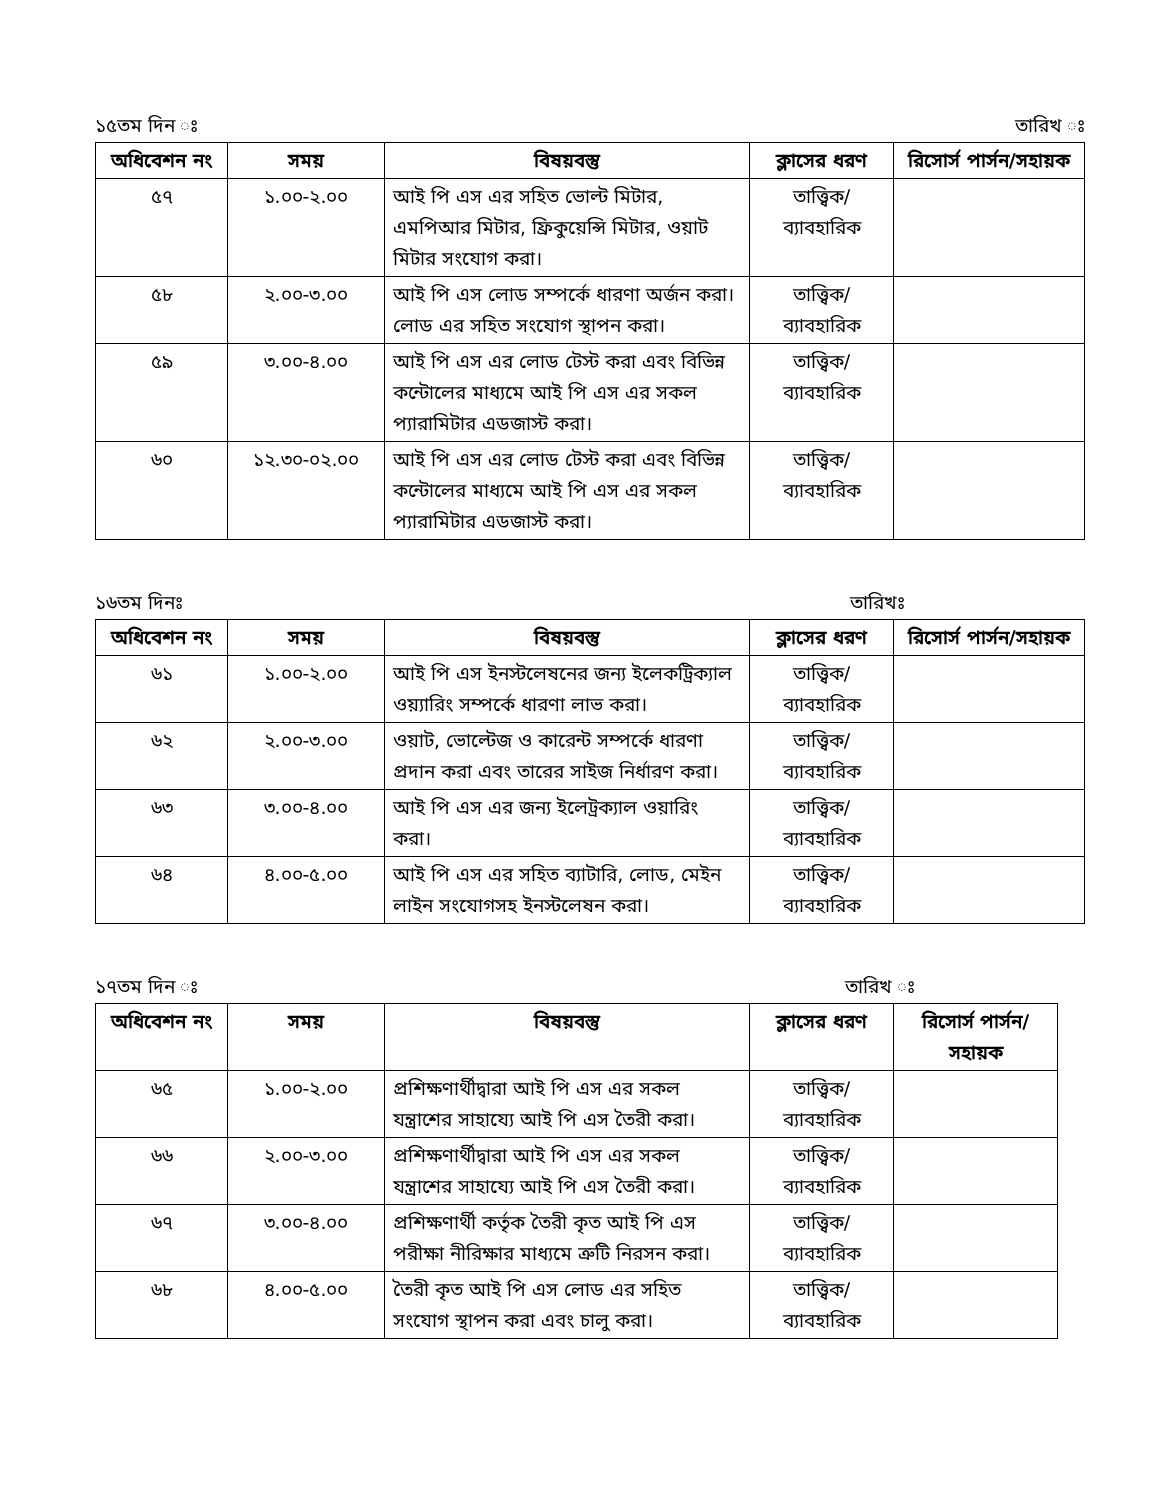১৫তম দিন ঃ তারিখ ঃ
| অধিবেশন নং | সময় | বিষয়বস্তু | ক্লাসের ধরণ | রিসোর্স পার্সন/সহায়ক |
| --- | --- | --- | --- | --- |
| ৫৭ | ১.০০-২.০০ | আই পি এস এর সহিত ভোল্ট মিটার, এমপিআর মিটার, ফ্রিকুয়েন্সি মিটার, ওয়াট মিটার সংযোগ করা। | তাত্ত্বিক/ ব্যাবহারিক | |
| ৫৮ | ২.০০-৩.০০ | আই পি এস লোড সম্পর্কে ধারণা অর্জন করা। লোড এর সহিত সংযোগ স্থাপন করা। | তাত্ত্বিক/ ব্যাবহারিক | |
| ৫৯ | ৩.০০-৪.০০ | আই পি এস এর লোড টেস্ট করা এবং বিভিন্ন কন্টোলের মাধ্যমে আই পি এস এর সকল প্যারামিটার এডজাস্ট করা। | তাত্ত্বিক/ ব্যাবহারিক | |
| ৬০ | ১২.৩০-০২.০০ | আই পি এস এর লোড টেস্ট করা এবং বিভিন্ন কন্টোলের মাধ্যমে আই পি এস এর সকল প্যারামিটার এডজাস্ট করা। | তাত্ত্বিক/ ব্যাবহারিক | |
১৬তম দিনঃ তারিখঃ
| অধিবেশন নং | সময় | বিষয়বস্তু | ক্লাসের ধরণ | রিসোর্স পার্সন/সহায়ক |
| --- | --- | --- | --- | --- |
| ৬১ | ১.০০-২.০০ | আই পি এস ইনস্টলেষনের জন্য ইলেকট্রিক্যাল ওয়্যারিং সম্পর্কে ধারণা লাভ করা। | তাত্ত্বিক/ ব্যাবহারিক | |
| ৬২ | ২.০০-৩.০০ | ওয়াট, ভোল্টেজ ও কারেন্ট সম্পর্কে ধারণা প্রদান করা এবং তারের সাইজ নির্ধারণ করা। | তাত্ত্বিক/ ব্যাবহারিক | |
| ৬৩ | ৩.০০-৪.০০ | আই পি এস এর জন্য ইলেট্রক্যাল ওয়ারিং করা। | তাত্ত্বিক/ ব্যাবহারিক | |
| ৬৪ | ৪.০০-৫.০০ | আই পি এস এর সহিত ব্যাটারি, লোড, মেইন লাইন সংযোগসহ ইনস্টলেষন করা। | তাত্ত্বিক/ ব্যাবহারিক | |
১৭তম দিন ঃ তারিখ ঃ
| অধিবেশন নং | সময় | বিষয়বস্তু | ক্লাসের ধরণ | রিসোর্স পার্সন/সহায়ক |
| --- | --- | --- | --- | --- |
| ৬৫ | ১.০০-২.০০ | প্রশিক্ষণার্থীদ্বারা আই পি এস এর সকল যন্ত্রাশের সাহায্যে আই পি এস তৈরী করা। | তাত্ত্বিক/ ব্যাবহারিক | |
| ৬৬ | ২.০০-৩.০০ | প্রশিক্ষণার্থীদ্বারা আই পি এস এর সকল যন্ত্রাশের সাহায্যে আই পি এস তৈরী করা। | তাত্ত্বিক/ ব্যাবহারিক | |
| ৬৭ | ৩.০০-৪.০০ | প্রশিক্ষণার্থী কর্তৃক তৈরী কৃত আই পি এস পরীক্ষা নীরিক্ষার মাধ্যমে ত্রুটি নিরসন করা। | তাত্ত্বিক/ ব্যাবহারিক | |
| ৬৮ | ৪.০০-৫.০০ | তৈরী কৃত আই পি এস লোড এর সহিত সংযোগ স্থাপন করা এবং চালু করা। | তাত্ত্বিক/ ব্যাবহারিক | |